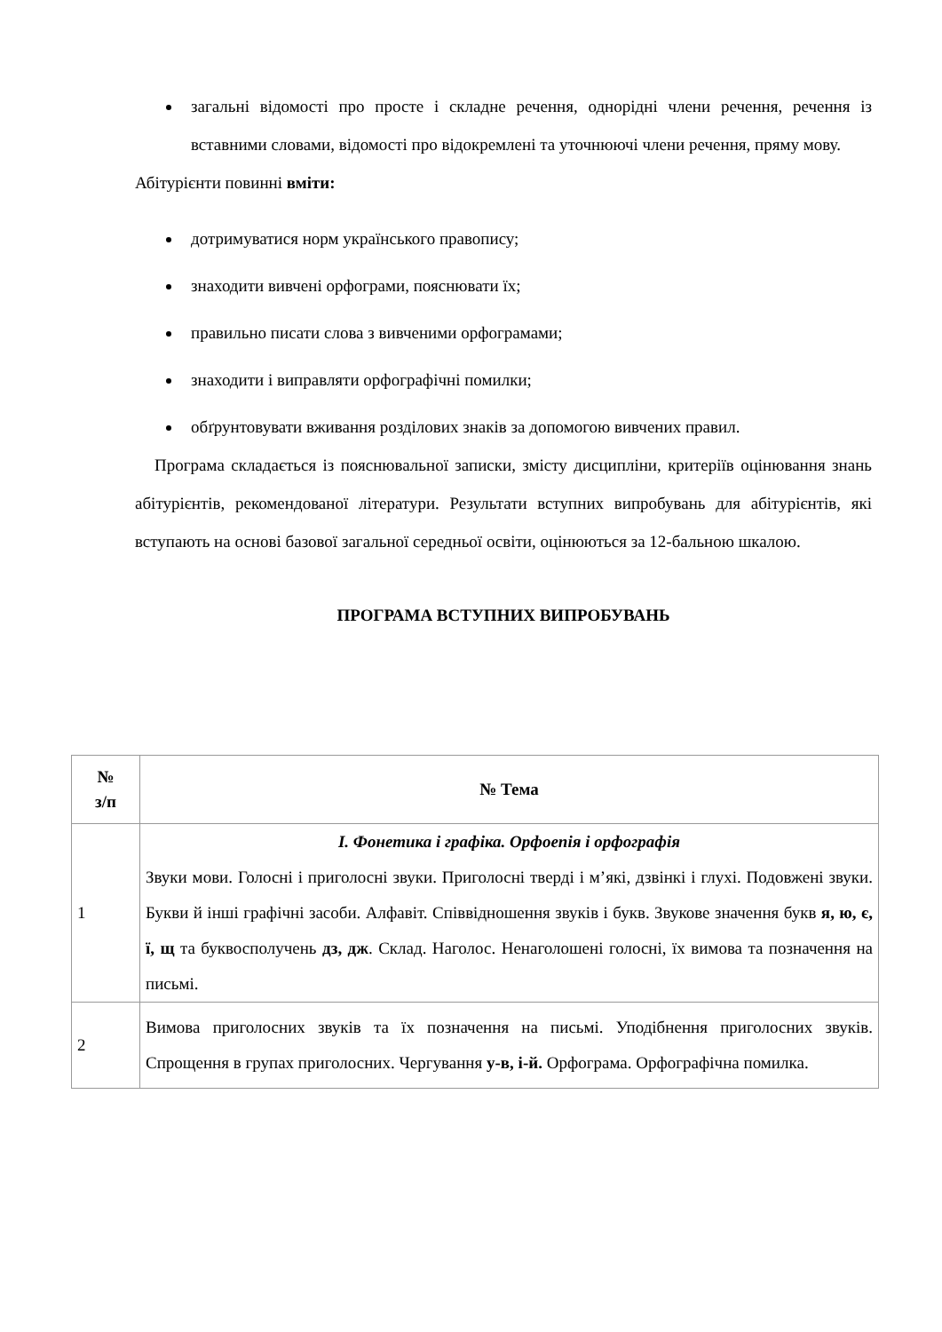загальні відомості про просте і складне речення, однорідні члени речення, речення із вставними словами, відомості про відокремлені та уточнюючі члени речення, пряму мову.
Абітурієнти повинні вміти:
дотримуватися норм українського правопису;
знаходити вивчені орфограми, пояснювати їх;
правильно писати слова з вивченими орфограмами;
знаходити і виправляти орфографічні помилки;
обґрунтовувати вживання розділових знаків за допомогою вивчених правил.
Програма складається із пояснювальної записки, змісту дисципліни, критеріїв оцінювання знань абітурієнтів, рекомендованої літератури. Результати вступних випробувань для абітурієнтів, які вступають на основі базової загальної середньої освіти, оцінюються за 12-бальною шкалою.
ПРОГРАМА ВСТУПНИХ ВИПРОБУВАНЬ
| № з/п | № Тема |
| --- | --- |
| 1 | І. Фонетика і графіка. Орфоепія і орфографія Звуки мови. Голосні і приголосні звуки. Приголосні тверді і м’які, дзвінкі і глухі. Подовжені звуки. Букви й інші графічні засоби. Алфавіт. Співвідношення звуків і букв. Звукове значення букв я, ю, є, ї, щ та буквосполучень дз, дж . Склад. Наголос. Ненаголошені голосні, їх вимова та позначення на письмі. |
| 2 | Вимова приголосних звуків та їх позначення на письмі. Уподібнення приголосних звуків. Спрощення в групах приголосних. Чергування у-в, і-й. Орфограма. Орфографічна помилка. |